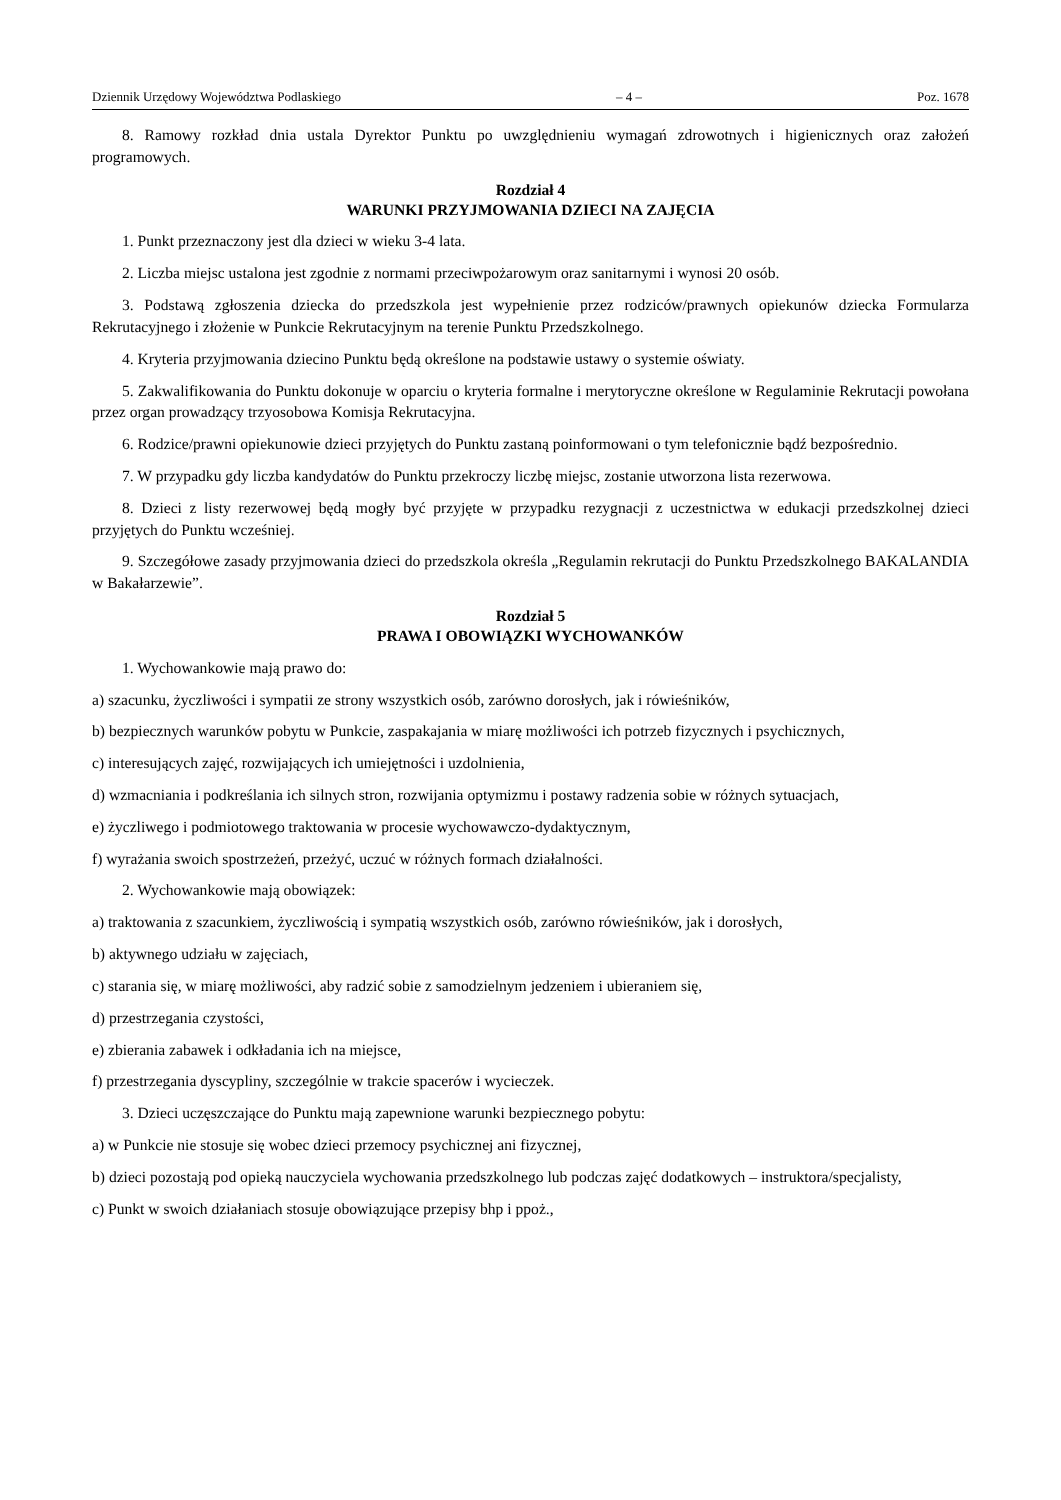Dziennik Urzędowy Województwa Podlaskiego – 4 – Poz. 1678
8. Ramowy rozkład dnia ustala Dyrektor Punktu po uwzględnieniu wymagań zdrowotnych i higienicznych oraz założeń programowych.
Rozdział 4
WARUNKI PRZYJMOWANIA DZIECI NA ZAJĘCIA
1. Punkt przeznaczony jest dla dzieci w wieku 3-4 lata.
2. Liczba miejsc ustalona jest zgodnie z normami przeciwpożarowym oraz sanitarnymi i wynosi 20 osób.
3. Podstawą zgłoszenia dziecka do przedszkola jest wypełnienie przez rodziców/prawnych opiekunów dziecka Formularza Rekrutacyjnego i złożenie w Punkcie Rekrutacyjnym na terenie Punktu Przedszkolnego.
4. Kryteria przyjmowania dziecino Punktu będą określone na podstawie ustawy o systemie oświaty.
5. Zakwalifikowania do Punktu dokonuje w oparciu o kryteria formalne i merytoryczne określone w Regulaminie Rekrutacji powołana przez organ prowadzący trzyosobowa Komisja Rekrutacyjna.
6. Rodzice/prawni opiekunowie dzieci przyjętych do Punktu zastaną poinformowani o tym telefonicznie bądź bezpośrednio.
7. W przypadku gdy liczba kandydatów do Punktu przekroczy liczbę miejsc, zostanie utworzona lista rezerwowa.
8. Dzieci z listy rezerwowej będą mogły być przyjęte w przypadku rezygnacji z uczestnictwa w edukacji przedszkolnej dzieci przyjętych do Punktu wcześniej.
9. Szczegółowe zasady przyjmowania dzieci do przedszkola określa „Regulamin rekrutacji do Punktu Przedszkolnego BAKALANDIA w Bakałarzewie”.
Rozdział 5
PRAWA I OBOWIĄZKI WYCHOWANKÓW
1. Wychowankowie mają prawo do:
a) szacunku, życzliwości i sympatii ze strony wszystkich osób, zarówno dorosłych, jak i rówieśników,
b) bezpiecznych warunków pobytu w Punkcie, zaspakajania w miarę możliwości ich potrzeb fizycznych i psychicznych,
c) interesujących zajęć, rozwijających ich umiejętności i uzdolnienia,
d) wzmacniania i podkreślania ich silnych stron, rozwijania optymizmu i postawy radzenia sobie w różnych sytuacjach,
e) życzliwego i podmiotowego traktowania w procesie wychowawczo-dydaktycznym,
f) wyrażania swoich spostrzeżeń, przeżyć, uczuć w różnych formach działalności.
2. Wychowankowie mają obowiązek:
a) traktowania z szacunkiem, życzliwością i sympatią wszystkich osób, zarówno rówieśników, jak i dorosłych,
b) aktywnego udziału w zajęciach,
c) starania się, w miarę możliwości, aby radzić sobie z samodzielnym jedzeniem i ubieraniem się,
d) przestrzegania czystości,
e) zbierania zabawek i odkładania ich na miejsce,
f) przestrzegania dyscypliny, szczególnie w trakcie spacerów i wycieczek.
3. Dzieci uczęszczające do Punktu mają zapewnione warunki bezpiecznego pobytu:
a) w Punkcie nie stosuje się wobec dzieci przemocy psychicznej ani fizycznej,
b) dzieci pozostają pod opieką nauczyciela wychowania przedszkolnego lub podczas zajęć dodatkowych – instruktora/specjalisty,
c) Punkt w swoich działaniach stosuje obowiązujące przepisy bhp i ppoż.,